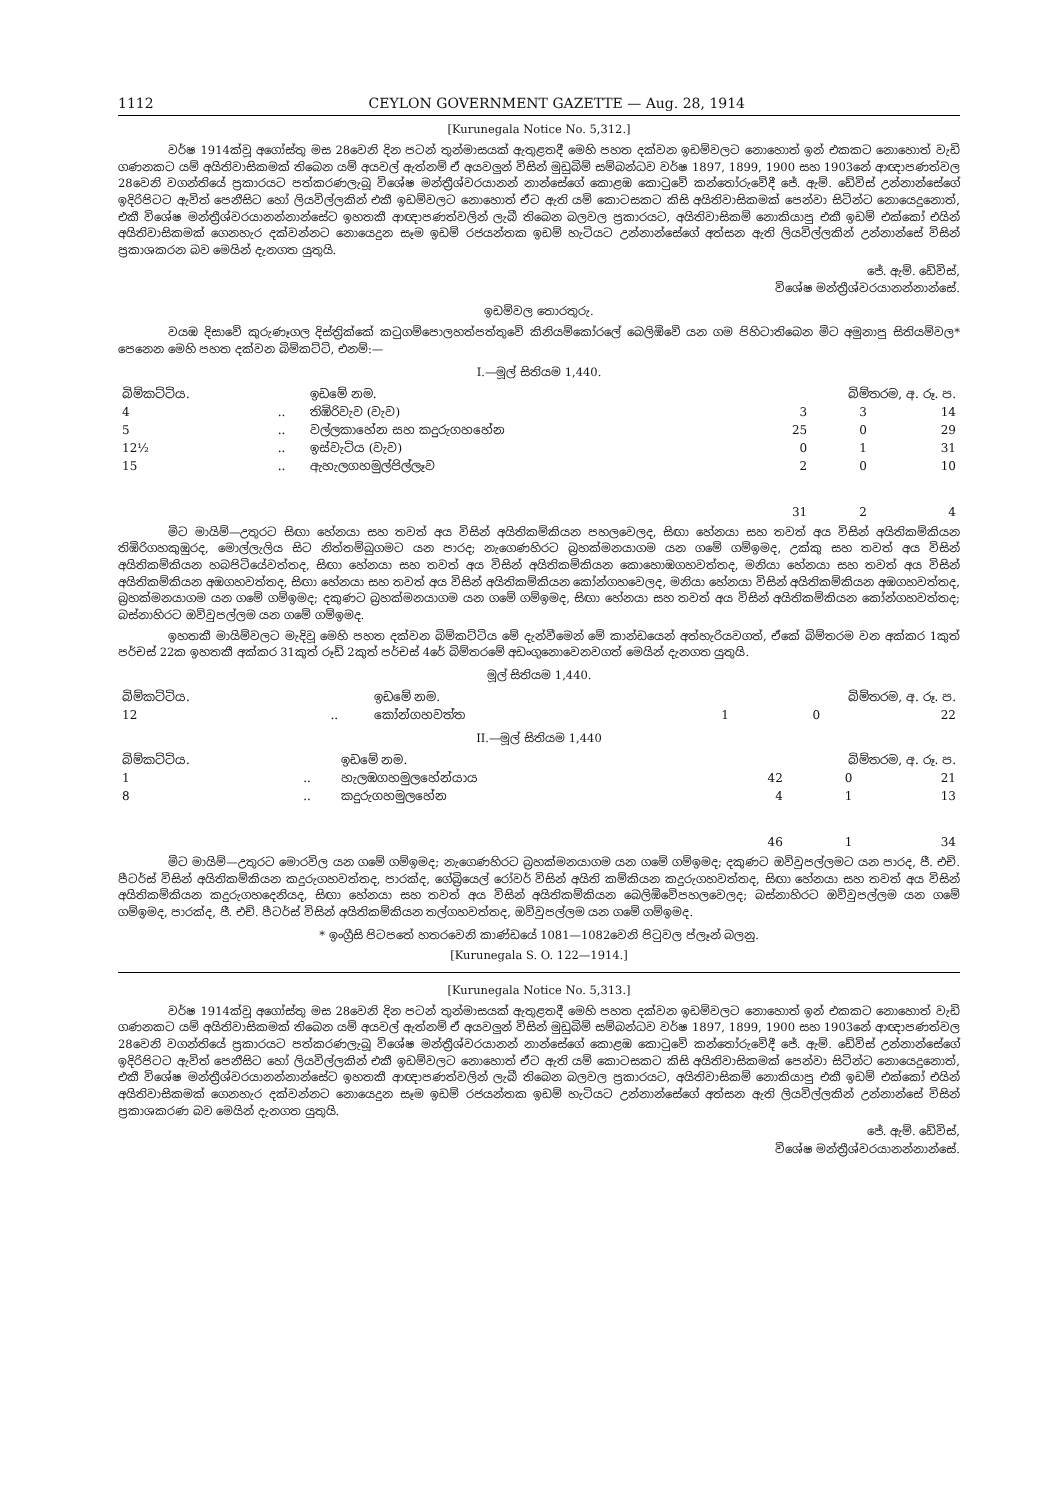1112 CEYLON GOVERNMENT GAZETTE — Aug. 28, 1914
[Kurunegala Notice No. 5,312.]
වර්ෂ 1914ක්වූ අගෝස්තු මස 28වෙනි දින පටන් තුන්මාසයක් ඇතුළතදී මෙහි පහත දක්වන ඉඩම්වලට නොහොත් ඉන් එකකට නොහොත් වැඩි ගණනකට යම් අයිතිවාසිකමක් තිබෙන යම් අයවල් ඇත්නම් ඒ අයවලුන් විසින් මුඩුබිම් සම්බන්ධව වර්ෂ 1897, 1899, 1900 සහ 1903නේ ආඥාපණත්වල 28වෙනි වගන්තියේ ප්‍රකාරයට පත්කරණලැබූ විශේෂ මන්ත්‍රීශ්වරයානන් නාන්සේගේ කොළඹ කොටුවේ කන්තෝරුවේදී ජේ. ඇම්. ඩේවිස් උන්නාන්සේගේ ඉදිරිපිටට ඇවිත් පෙනීසිට හෝ ලියවිල්ලකින් එකී ඉඩම්වලට නොහොත් ඒට ඇති යම් කොටසකට කිසි අයිතිවාසිකමක් පෙන්වා සිටින්ට නොයෙදුනොත්, එකී විශේෂ මන්ත්‍රීශ්වරයානන්නාන්සේට ඉහතකී ආඥාපණත්වලින් ලැබී තිබෙන බලවල ප්‍රකාරයට, අයිතිවාසිකම් නොකියාපු එකී ඉඩම් එක්කෝ එයින් අයිතිවාසිකමක් ගෙනහැර දක්වන්නට නොයෙදුන සෑම ඉඩම් රජයන්තක ඉඩම් හැටියට උන්නාන්සේගේ අත්සන ඇති ලියවිල්ලකින් උන්නාන්සේ විසින් ප්‍රකාශකරන බව මෙයින් දැනගත යුතුයි.
ජේ. ඇම්. ඩේවිස්,
විශේෂ මන්ත්‍රීශ්වරයානන්නාන්සේ.
ඉඩම්වල තොරතුරු.
වයඹ දිසාවේ කුරුණෑගල දිස්ත්‍රික්කේ කටුගම්පොලහත්පත්තුවේ කිනියම්කෝරලේ බෙලිඹිවේ යන ගම පිහිටාතිබෙන මිට අමුනාපු සිතියම්වල* පෙනෙන මෙහි පහත දක්වන බිම්කට්ටි, එනම්:—
I.—මූල් සිතියම 1,440.
| බිම්කට්ටිය. | | ඉඩමේ නම. | බිම්තරම, අ. රූ. ප. | | |
| --- | --- | --- | --- | --- | --- |
| 4 | .. | තිඹිරිවැව (වැව) | 3 | 3 | 14 |
| 5 | .. | වල්ලකාහේන සහ කදුරුගහහේන | 25 | 0 | 29 |
| 12½ | .. | ඉස්වැටිය (වැව) | 0 | 1 | 31 |
| 15 | .. | ඇහැලගහමුල්පිල්ලෑව | 2 | 0 | 10 |
| | | | 31 | 2 | 4 |
මිට මායිම්—උතුරට සිඟා හේනයා සහ තවත් අය විසින් අයිතිකම්කියන පහලවෙලද, සිඟා හේනයා සහ තවත් අය විසින් අයිතිකම්කියන තිඹිරිගහකුඹුරද, මොල්ලැලිය සිට නිත්තම්බුගමට යන පාරද; නැගෙණහිරට බ්‍රහක්මනයාගම යන ගමේ ගම්ඉමද, උක්කු සහ තවත් අය විසින් අයිතිකම්කියන හබපිටියේවත්තද, සිඟා හේනයා සහ තවත් අය විසින් අයිතිකම්කියන කොහොඹගහවත්තද, මනියා හේනයා සහ තවත් අය විසින් අයිතිකම්කියන අඹගහවත්තද, සිඟා හේනයා සහ තවත් අය විසින් අයිතිකම්කියන කෝන්ගහවෙලද, මනියා හේනයා විසින් අයිතිකම්කියන අඹගහවත්තද, බ්‍රහක්මනයාගම යන ගමේ ගම්ඉමද; දකුණට බ්‍රහක්මනයාගම යන ගමේ ගම්ඉමද, සිඟා හේනයා සහ තවත් අය විසින් අයිතිකම්කියන කෝන්ගහවත්තද; බස්නාහිරට ඔව්වුපල්ලම යන ගමේ ගම්ඉමද.
ඉහතකී මායිම්වලට මැදිවූ මෙහි පහත දක්වන බිම්කට්ටිය මේ දැන්වීමෙන් මේ කාන්ඩයෙන් අත්හැරියවගත්, ඒකේ බිම්තරම වන අක්කර 1කුත් පර්චස් 22ක ඉහතකී අක්කර 31කුත් රූඩ් 2කුත් පර්චස් 4රේ බිම්තරමේ අඩංගුනොවෙනවගත් මෙයින් දැනගත යුතුයි.
මූල් සිතියම 1,440.
| බිම්කට්ටිය. | | ඉඩමේ නම. | බිම්තරම, අ. රූ. ප. | | |
| --- | --- | --- | --- | --- | --- |
| 12 | .. | කෝන්ගහවත්ත | 1 | 0 | 22 |
II.—මූල් සිතියම 1,440
| බිම්කට්ටිය. | | ඉඩමේ නම. | බිම්තරම, අ. රූ. ප. | | |
| --- | --- | --- | --- | --- | --- |
| 1 | .. | හැලඹගහමුලහේන්යාය | 42 | 0 | 21 |
| 8 | .. | කදුරුගහමුලහේන | 4 | 1 | 13 |
| | | | 46 | 1 | 34 |
මිට මායිම්—උතුරට මොරවිල යන ගමේ ගම්ඉමද; නැගෙණහිරට බ්‍රහක්මනයාගම යන ගමේ ගම්ඉමද; දකුණට ඔව්වුපල්ලමට යන පාරද, ජී. එච්. පීටර්ස් විසින් අයිතිකම්කියන කදුරුගහවත්තද, පාරක්ද, ගේබ්‍රියෙල් රෝවර් විසින් අයිති කම්කියන කදුරුගහවත්තද, සිඟා හේනයා සහ තවත් අය විසින් අයිතිකම්කියන කදුරුගහදෙනියද, සිඟා හේනයා සහ තවත් අය විසින් අයිතිකම්කියන බෙලිඹිවේපහලවෙලද; බස්නාහිරට ඔව්වුපල්ලම යන ගමේ ගම්ඉමද, පාරක්ද, ජී. එච්. පීටර්ස් විසින් අයිතිකම්කියන තල්ගහවත්තද, ඔව්වුපල්ලම යන ගමේ ගම්ඉමද.
* ඉංග්‍රීසි පිටපතේ හතරවෙනි කාණ්ඩයේ 1081—1082වෙනි පිටුවල ප්ලෑන් බලනු.
[Kurunegala S. O. 122—1914.]
[Kurunegala Notice No. 5,313.]
වර්ෂ 1914ක්වූ අගෝස්තු මස 28වෙනි දින පටන් තුන්මාසයක් ඇතුළතදී මෙහි පහත දක්වන ඉඩම්වලට නොහොත් ඉන් එකකට නොහොත් වැඩි ගණනකට යම් අයිතිවාසිකමක් තිබෙන යම් අයවල් ඇත්නම් ඒ අයවලුන් විසින් මුඩුබිම් සම්බන්ධව වර්ෂ 1897, 1899, 1900 සහ 1903නේ ආඥාපණත්වල 28වෙනි වගන්තියේ ප්‍රකාරයට පත්කරණලැබූ විශේෂ මන්ත්‍රීශ්වරයානන් නාන්සේගේ කොළඹ කොටුවේ කන්තෝරුවේදී ජේ. ඇම්. ඩේවිස් උන්නාන්සේගේ ඉදිරිපිටට ඇවිත් පෙනීසිට හෝ ලියවිල්ලකින් එකී ඉඩම්වලට නොහොත් ඒට ඇති යම් කොටසකට කිසි අයිතිවාසිකමක් පෙන්වා සිටින්ට නොයෙදුනොත්, එකී විශේෂ මන්ත්‍රීශ්වරයානන්නාන්සේට ඉහතකී ආඥාපණත්වලින් ලැබී තිබෙන බලවල ප්‍රකාරයට, අයිතිවාසිකම් නොකියාපු එකී ඉඩම් එක්කෝ එයින් අයිතිවාසිකමක් ගෙනහැර දක්වන්නට නොයෙදුන සෑම ඉඩම් රජයන්තක ඉඩම් හැටියට උන්නාන්සේගේ අත්සන ඇති ලියවිල්ලකින් උන්නාන්සේ විසින් ප්‍රකාශකරණ බව මෙයින් දැනගත යුතුයි.
ජේ. ඇම්. ඩේවිස්,
විශේෂ මන්ත්‍රීශ්වරයානන්නාන්සේ.